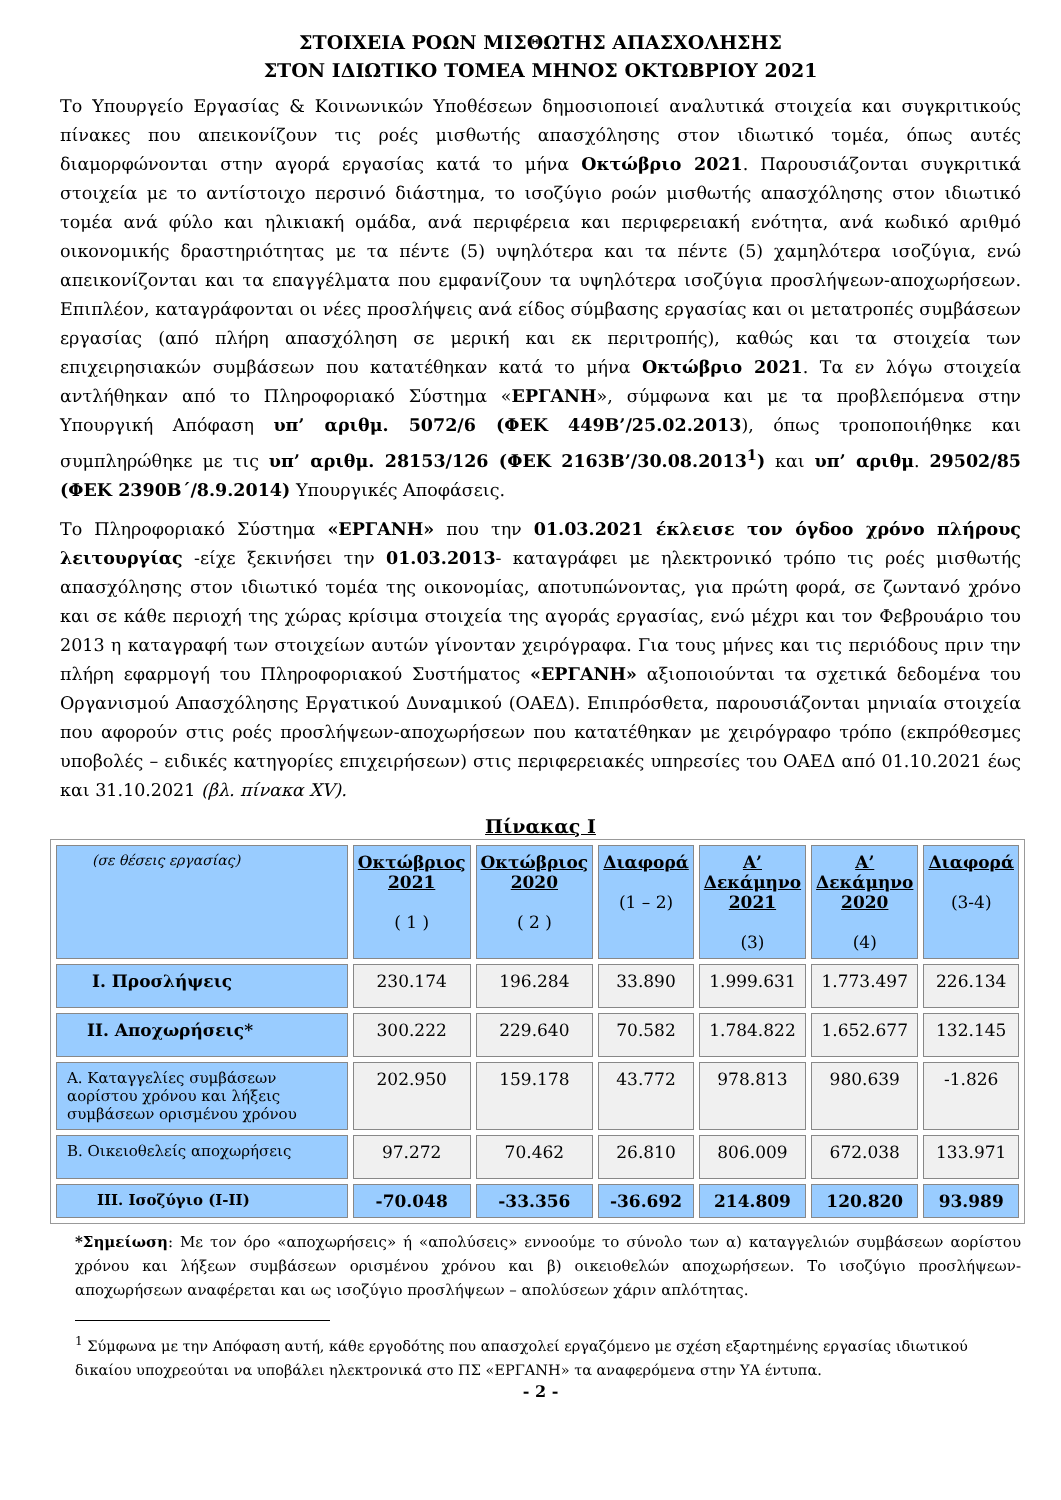ΣΤΟΙΧΕΙΑ ΡΟΩΝ ΜΙΣΘΩΤΗΣ ΑΠΑΣΧΟΛΗΣΗΣ
ΣΤΟΝ ΙΔΙΩΤΙΚΟ ΤΟΜΕΑ ΜΗΝΟΣ ΟΚΤΩΒΡΙΟΥ 2021
Το Υπουργείο Εργασίας & Κοινωνικών Υποθέσεων δημοσιοποιεί αναλυτικά στοιχεία και συγκριτικούς πίνακες που απεικονίζουν τις ροές μισθωτής απασχόλησης στον ιδιωτικό τομέα, όπως αυτές διαμορφώνονται στην αγορά εργασίας κατά το μήνα Οκτώβριο 2021. Παρουσιάζονται συγκριτικά στοιχεία με το αντίστοιχο περσινό διάστημα, το ισοζύγιο ροών μισθωτής απασχόλησης στον ιδιωτικό τομέα ανά φύλο και ηλικιακή ομάδα, ανά περιφέρεια και περιφερειακή ενότητα, ανά κωδικό αριθμό οικονομικής δραστηριότητας με τα πέντε (5) υψηλότερα και τα πέντε (5) χαμηλότερα ισοζύγια, ενώ απεικονίζονται και τα επαγγέλματα που εμφανίζουν τα υψηλότερα ισοζύγια προσλήψεων-αποχωρήσεων. Επιπλέον, καταγράφονται οι νέες προσλήψεις ανά είδος σύμβασης εργασίας και οι μετατροπές συμβάσεων εργασίας (από πλήρη απασχόληση σε μερική και εκ περιτροπής), καθώς και τα στοιχεία των επιχειρησιακών συμβάσεων που κατατέθηκαν κατά το μήνα Οκτώβριο 2021. Τα εν λόγω στοιχεία αντλήθηκαν από το Πληροφοριακό Σύστημα «ΕΡΓΑΝΗ», σύμφωνα και με τα προβλεπόμενα στην Υπουργική Απόφαση υπ’ αριθμ. 5072/6 (ΦΕΚ 449Β’/25.02.2013), όπως τροποποιήθηκε και συμπληρώθηκε με τις υπ’ αριθμ. 28153/126 (ΦΕΚ 2163Β’/30.08.2013<sup>1</sup>) και υπ’ αριθμ. 29502/85 (ΦΕΚ 2390Β΄/8.9.2014) Υπουργικές Αποφάσεις.
Το Πληροφοριακό Σύστημα «ΕΡΓΑΝΗ» που την 01.03.2021 έκλεισε τον όγδοο χρόνο πλήρους λειτουργίας -είχε ξεκινήσει την 01.03.2013- καταγράφει με ηλεκτρονικό τρόπο τις ροές μισθωτής απασχόλησης στον ιδιωτικό τομέα της οικονομίας, αποτυπώνοντας, για πρώτη φορά, σε ζωντανό χρόνο και σε κάθε περιοχή της χώρας κρίσιμα στοιχεία της αγοράς εργασίας, ενώ μέχρι και τον Φεβρουάριο του 2013 η καταγραφή των στοιχείων αυτών γίνονταν χειρόγραφα. Για τους μήνες και τις περιόδους πριν την πλήρη εφαρμογή του Πληροφοριακού Συστήματος «ΕΡΓΑΝΗ» αξιοποιούνται τα σχετικά δεδομένα του Οργανισμού Απασχόλησης Εργατικού Δυναμικού (ΟΑΕΔ). Επιπρόσθετα, παρουσιάζονται μηνιαία στοιχεία που αφορούν στις ροές προσλήψεων-αποχωρήσεων που κατατέθηκαν με χειρόγραφο τρόπο (εκπρόθεσμες υποβολές – ειδικές κατηγορίες επιχειρήσεων) στις περιφερειακές υπηρεσίες του ΟΑΕΔ από 01.10.2021 έως και 31.10.2021 (βλ. πίνακα XV).
Πίνακας Ι
| (σε θέσεις εργασίας) | Οκτώβριος 2021 ( 1 ) | Οκτώβριος 2020 ( 2 ) | Διαφορά (1 – 2) | Α’ Δεκάμηνο 2021 (3) | Α’ Δεκάμηνο 2020 (4) | Διαφορά (3-4) |
| --- | --- | --- | --- | --- | --- | --- |
| Ι. Προσλήψεις | 230.174 | 196.284 | 33.890 | 1.999.631 | 1.773.497 | 226.134 |
| ΙΙ. Αποχωρήσεις* | 300.222 | 229.640 | 70.582 | 1.784.822 | 1.652.677 | 132.145 |
| Α. Καταγγελίες συμβάσεων αορίστου χρόνου και λήξεις συμβάσεων ορισμένου χρόνου | 202.950 | 159.178 | 43.772 | 978.813 | 980.639 | -1.826 |
| Β. Οικειοθελείς αποχωρήσεις | 97.272 | 70.462 | 26.810 | 806.009 | 672.038 | 133.971 |
| ΙΙΙ. Ισοζύγιο (Ι-ΙΙ) | -70.048 | -33.356 | -36.692 | 214.809 | 120.820 | 93.989 |
*Σημείωση: Με τον όρο «αποχωρήσεις» ή «απολύσεις» εννοούμε το σύνολο των α) καταγγελιών συμβάσεων αορίστου χρόνου και λήξεων συμβάσεων ορισμένου χρόνου και β) οικειοθελών αποχωρήσεων. Το ισοζύγιο προσλήψεων-αποχωρήσεων αναφέρεται και ως ισοζύγιο προσλήψεων – απολύσεων χάριν απλότητας.
<sup>1</sup> Σύμφωνα με την Απόφαση αυτή, κάθε εργοδότης που απασχολεί εργαζόμενο με σχέση εξαρτημένης εργασίας ιδιωτικού δικαίου υποχρεούται να υποβάλει ηλεκτρονικά στο ΠΣ «ΕΡΓΑΝΗ» τα αναφερόμενα στην ΥΑ έντυπα.
- 2 -